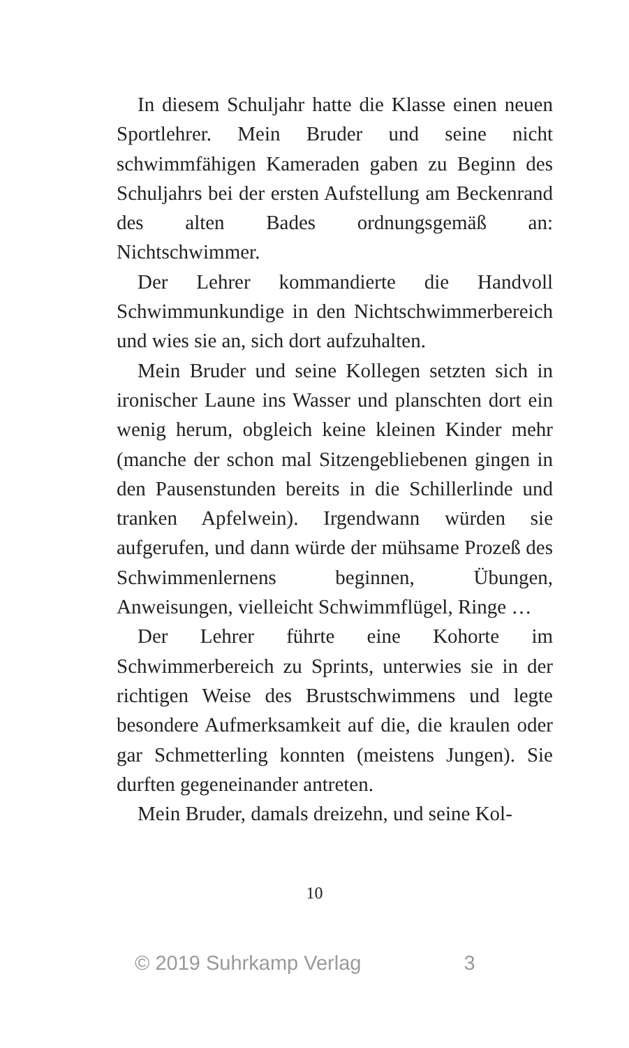In diesem Schuljahr hatte die Klasse einen neuen Sportlehrer. Mein Bruder und seine nicht schwimmfähigen Kameraden gaben zu Beginn des Schuljahrs bei der ersten Aufstellung am Beckenrand des alten Bades ordnungsgemäß an: Nichtschwimmer.
Der Lehrer kommandierte die Handvoll Schwimmunkundige in den Nichtschwimmerbereich und wies sie an, sich dort aufzuhalten.
Mein Bruder und seine Kollegen setzten sich in ironischer Laune ins Wasser und planschten dort ein wenig herum, obgleich keine kleinen Kinder mehr (manche der schon mal Sitzengebliebenen gingen in den Pausenstunden bereits in die Schillerlinde und tranken Apfelwein). Irgendwann würden sie aufgerufen, und dann würde der mühsame Prozeß des Schwimmenlernens beginnen, Übungen, Anweisungen, vielleicht Schwimmflügel, Ringe …
Der Lehrer führte eine Kohorte im Schwimmerbereich zu Sprints, unterwies sie in der richtigen Weise des Brustschwimmens und legte besondere Aufmerksamkeit auf die, die kraulen oder gar Schmetterling konnten (meistens Jungen). Sie durften gegeneinander antreten.
Mein Bruder, damals dreizehn, und seine Kol-
10
© 2019 Suhrkamp Verlag 3